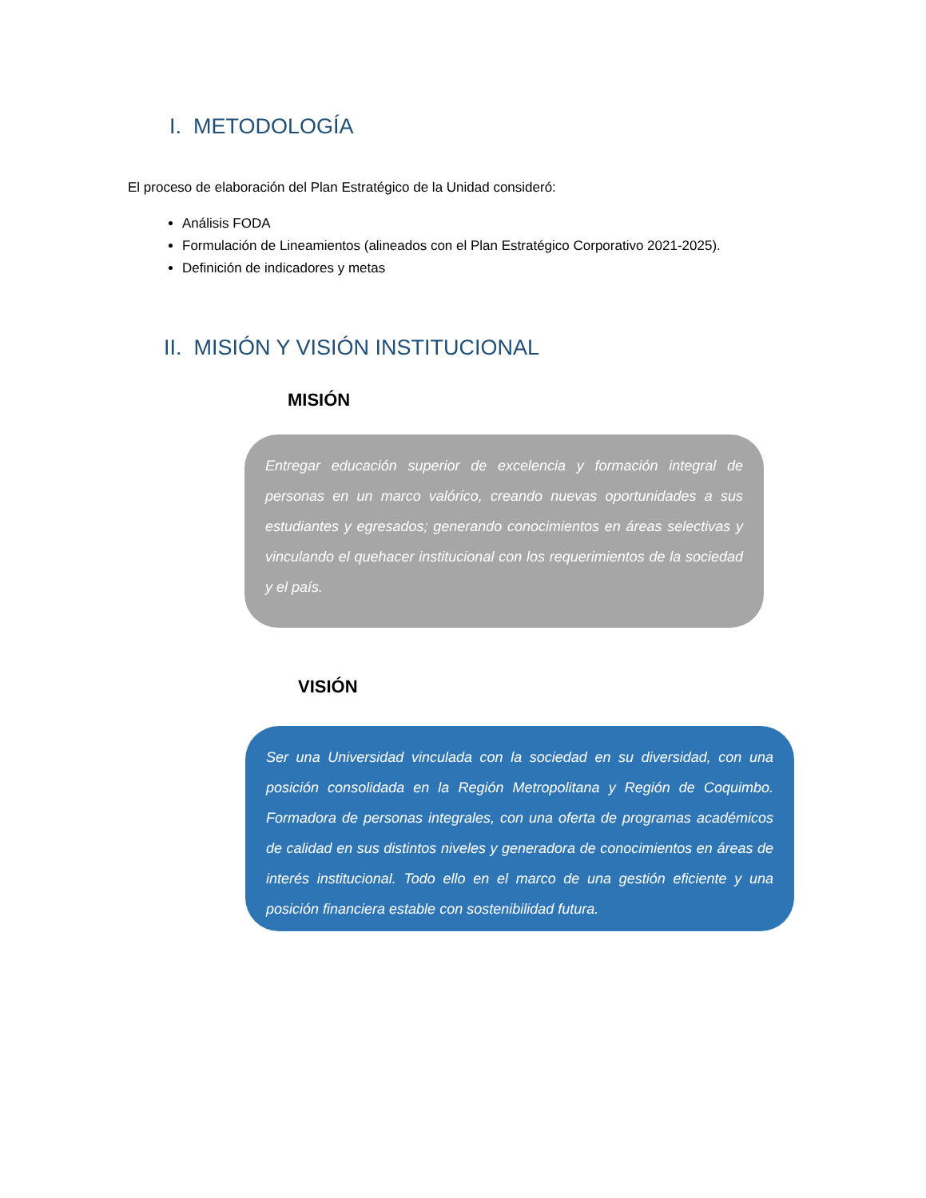I. METODOLOGÍA
El proceso de elaboración del Plan Estratégico de la Unidad consideró:
Análisis FODA
Formulación de Lineamientos (alineados con el Plan Estratégico Corporativo 2021-2025).
Definición de indicadores y metas
II. MISIÓN Y VISIÓN INSTITUCIONAL
MISIÓN
Entregar educación superior de excelencia y formación integral de personas en un marco valórico, creando nuevas oportunidades a sus estudiantes y egresados; generando conocimientos en áreas selectivas y vinculando el quehacer institucional con los requerimientos de la sociedad y el país.
VISIÓN
Ser una Universidad vinculada con la sociedad en su diversidad, con una posición consolidada en la Región Metropolitana y Región de Coquimbo. Formadora de personas integrales, con una oferta de programas académicos de calidad en sus distintos niveles y generadora de conocimientos en áreas de interés institucional. Todo ello en el marco de una gestión eficiente y una posición financiera estable con sostenibilidad futura.